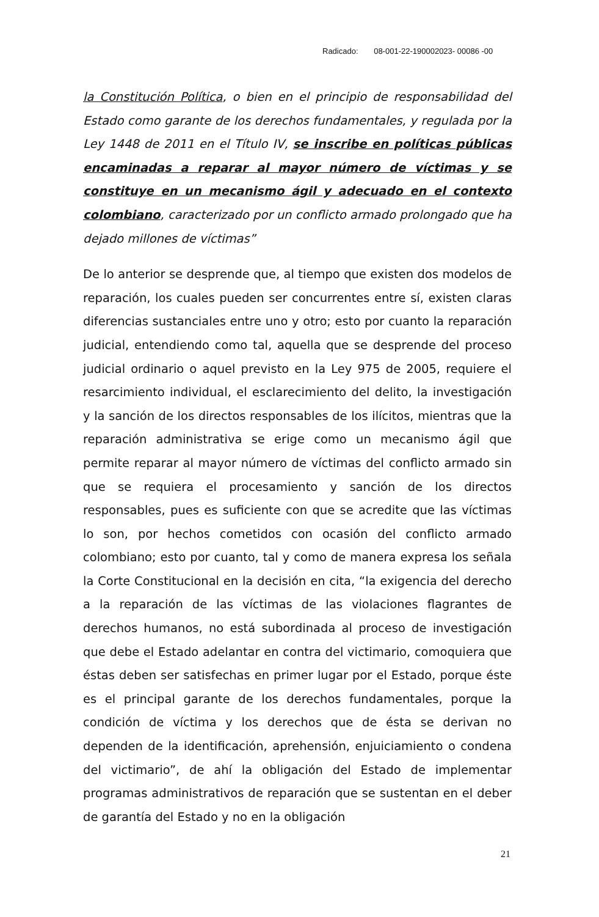Radicado: 08-001-22-190002023- 00086 -00
la Constitución Política, o bien en el principio de responsabilidad del Estado como garante de los derechos fundamentales, y regulada por la Ley 1448 de 2011 en el Título IV, se inscribe en políticas públicas encaminadas a reparar al mayor número de víctimas y se constituye en un mecanismo ágil y adecuado en el contexto colombiano, caracterizado por un conflicto armado prolongado que ha dejado millones de víctimas”
De lo anterior se desprende que, al tiempo que existen dos modelos de reparación, los cuales pueden ser concurrentes entre sí, existen claras diferencias sustanciales entre uno y otro; esto por cuanto la reparación judicial, entendiendo como tal, aquella que se desprende del proceso judicial ordinario o aquel previsto en la Ley 975 de 2005, requiere el resarcimiento individual, el esclarecimiento del delito, la investigación y la sanción de los directos responsables de los ilícitos, mientras que la reparación administrativa se erige como un mecanismo ágil que permite reparar al mayor número de víctimas del conflicto armado sin que se requiera el procesamiento y sanción de los directos responsables, pues es suficiente con que se acredite que las víctimas lo son, por hechos cometidos con ocasión del conflicto armado colombiano; esto por cuanto, tal y como de manera expresa los señala la Corte Constitucional en la decisión en cita, “la exigencia del derecho a la reparación de las víctimas de las violaciones flagrantes de derechos humanos, no está subordinada al proceso de investigación que debe el Estado adelantar en contra del victimario, comoquiera que éstas deben ser satisfechas en primer lugar por el Estado, porque éste es el principal garante de los derechos fundamentales, porque la condición de víctima y los derechos que de ésta se derivan no dependen de la identificación, aprehensión, enjuiciamiento o condena del victimario”, de ahí la obligación del Estado de implementar programas administrativos de reparación que se sustentan en el deber de garantía del Estado y no en la obligación
21